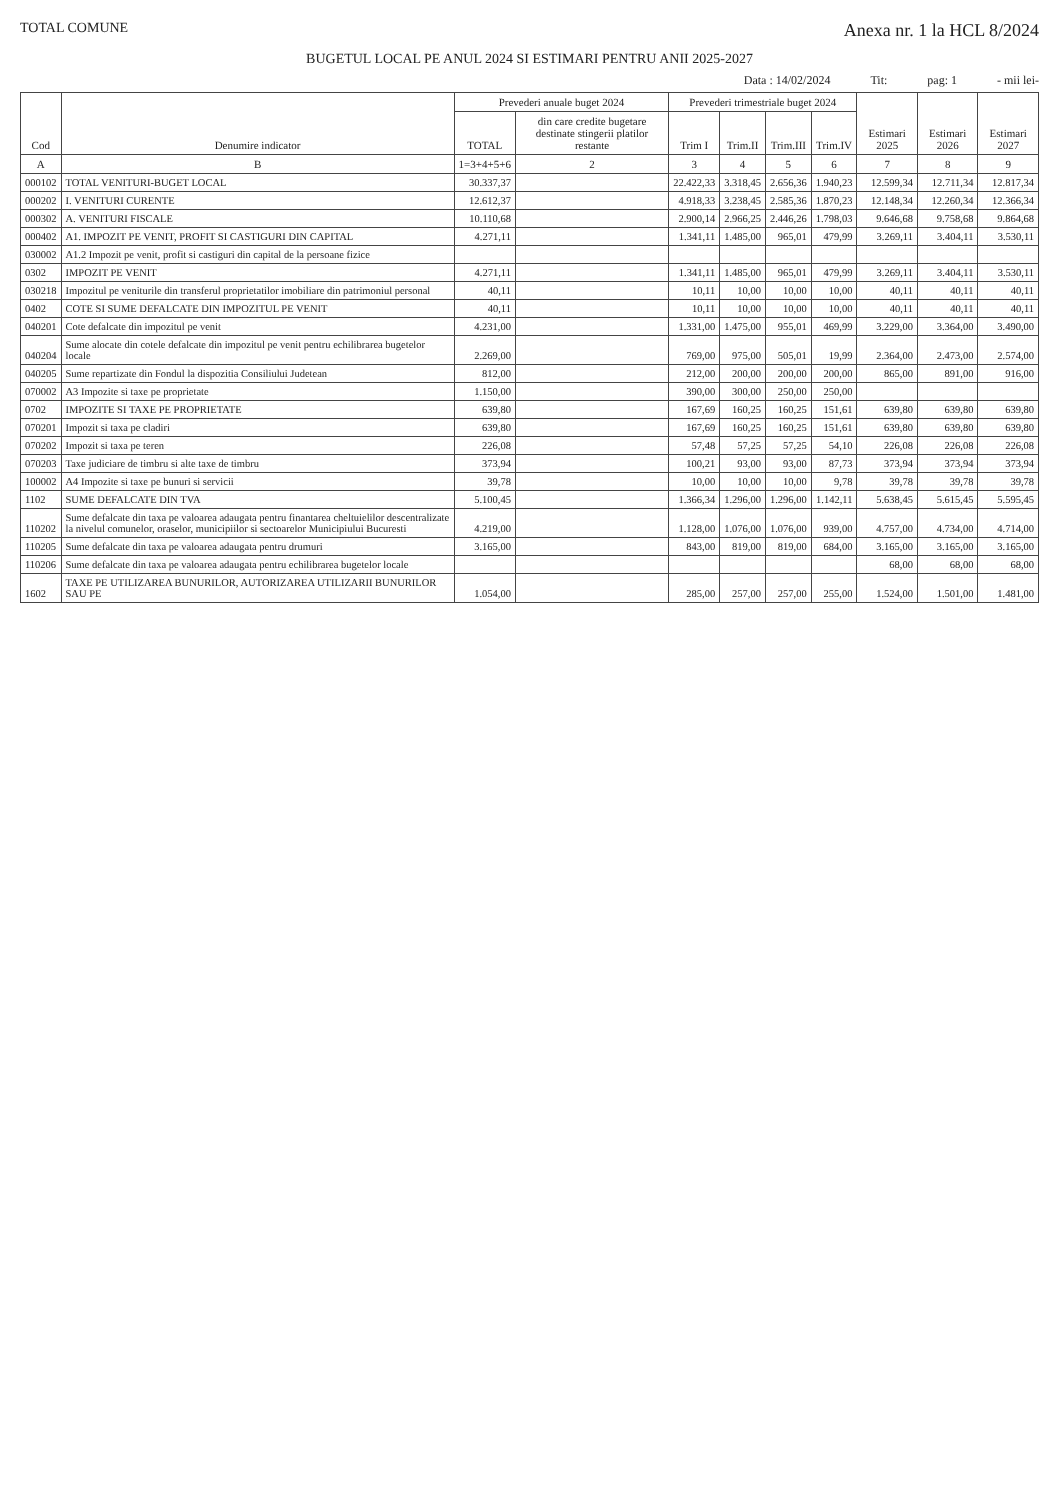TOTAL COMUNE Anexa nr. 1 la HCL 8/2024
BUGETUL LOCAL PE ANUL 2024 SI ESTIMARI PENTRU ANII 2025-2027
Data : 14/02/2024 Tit: pag: 1 - mii lei-
| Cod | Denumire indicator | Prevederi anuale buget 2024 | | Prevederi trimestriale buget 2024 | | | | Estimari 2025 | Estimari 2026 | Estimari 2027 |
| --- | --- | --- | --- | --- | --- | --- | --- | --- | --- | --- |
| | | TOTAL | din care credite bugetare destinate stingerii platilor restante | Trim I | Trim.II | Trim.III | Trim.IV | | | |
| A | B | 1=3+4+5+6 | 2 | 3 | 4 | 5 | 6 | 7 | 8 | 9 |
| 000102 | TOTAL VENITURI-BUGET LOCAL | 30.337,37 | | 22.422,33 | 3.318,45 | 2.656,36 | 1.940,23 | 12.599,34 | 12.711,34 | 12.817,34 |
| 000202 | I. VENITURI CURENTE | 12.612,37 | | 4.918,33 | 3.238,45 | 2.585,36 | 1.870,23 | 12.148,34 | 12.260,34 | 12.366,34 |
| 000302 | A. VENITURI FISCALE | 10.110,68 | | 2.900,14 | 2.966,25 | 2.446,26 | 1.798,03 | 9.646,68 | 9.758,68 | 9.864,68 |
| 000402 | A1. IMPOZIT PE VENIT, PROFIT SI CASTIGURI DIN CAPITAL | 4.271,11 | | 1.341,11 | 1.485,00 | 965,01 | 479,99 | 3.269,11 | 3.404,11 | 3.530,11 |
| 030002 | A1.2 Impozit pe venit, profit si castiguri din capital de la persoane fizice | | | | | | | | | |
| 0302 | IMPOZIT PE VENIT | 4.271,11 | | 1.341,11 | 1.485,00 | 965,01 | 479,99 | 3.269,11 | 3.404,11 | 3.530,11 |
| 030218 | Impozitul pe veniturile din transferul proprietatilor imobiliare din patrimoniul personal | 40,11 | | 10,11 | 10,00 | 10,00 | 10,00 | 40,11 | 40,11 | 40,11 |
| 0402 | COTE SI SUME DEFALCATE DIN IMPOZITUL PE VENIT | 40,11 | | 10,11 | 10,00 | 10,00 | 10,00 | 40,11 | 40,11 | 40,11 |
| 040201 | Cote defalcate din impozitul pe venit | 4.231,00 | | 1.331,00 | 1.475,00 | 955,01 | 469,99 | 3.229,00 | 3.364,00 | 3.490,00 |
| 040204 | Sume alocate din cotele defalcate din impozitul pe venit pentru echilibrarea bugetelor locale | 2.269,00 | | 769,00 | 975,00 | 505,01 | 19,99 | 2.364,00 | 2.473,00 | 2.574,00 |
| 040205 | Sume repartizate din Fondul la dispozitia Consiliului Judetean | 812,00 | | 212,00 | 200,00 | 200,00 | 200,00 | 865,00 | 891,00 | 916,00 |
| 070002 | A3 Impozite si taxe pe proprietate | 1.150,00 | | 390,00 | 300,00 | 250,00 | 250,00 | | | |
| 0702 | IMPOZITE SI TAXE PE PROPRIETATE | 639,80 | | 167,69 | 160,25 | 160,25 | 151,61 | 639,80 | 639,80 | 639,80 |
| 070201 | Impozit si taxa pe cladiri | 639,80 | | 167,69 | 160,25 | 160,25 | 151,61 | 639,80 | 639,80 | 639,80 |
| 070202 | Impozit si taxa pe teren | 226,08 | | 57,48 | 57,25 | 57,25 | 54,10 | 226,08 | 226,08 | 226,08 |
| 070203 | Taxe judiciare de timbru si alte taxe de timbru | 373,94 | | 100,21 | 93,00 | 93,00 | 87,73 | 373,94 | 373,94 | 373,94 |
| 100002 | A4 Impozite si taxe pe bunuri si servicii | 39,78 | | 10,00 | 10,00 | 10,00 | 9,78 | 39,78 | 39,78 | 39,78 |
| 1102 | SUME DEFALCATE DIN TVA | 5.100,45 | | 1.366,34 | 1.296,00 | 1.296,00 | 1.142,11 | 5.638,45 | 5.615,45 | 5.595,45 |
| 110202 | Sume defalcate din taxa pe valoarea adaugata pentru finantarea cheltuielilor descentralizate la nivelul comunelor, oraselor, municipiilor si sectoarelor Municipiului Bucuresti | 4.219,00 | | 1.128,00 | 1.076,00 | 1.076,00 | 939,00 | 4.757,00 | 4.734,00 | 4.714,00 |
| 110205 | Sume defalcate din taxa pe valoarea adaugata pentru drumuri | 3.165,00 | | 843,00 | 819,00 | 819,00 | 684,00 | 3.165,00 | 3.165,00 | 3.165,00 |
| 110206 | Sume defalcate din taxa pe valoarea adaugata pentru echilibrarea bugetelor locale | | | | | | | 68,00 | 68,00 | 68,00 |
| 1602 | TAXE PE UTILIZAREA BUNURILOR, AUTORIZAREA UTILIZARII BUNURILOR SAU PE | 1.054,00 | | 285,00 | 257,00 | 257,00 | 255,00 | 1.524,00 | 1.501,00 | 1.481,00 |